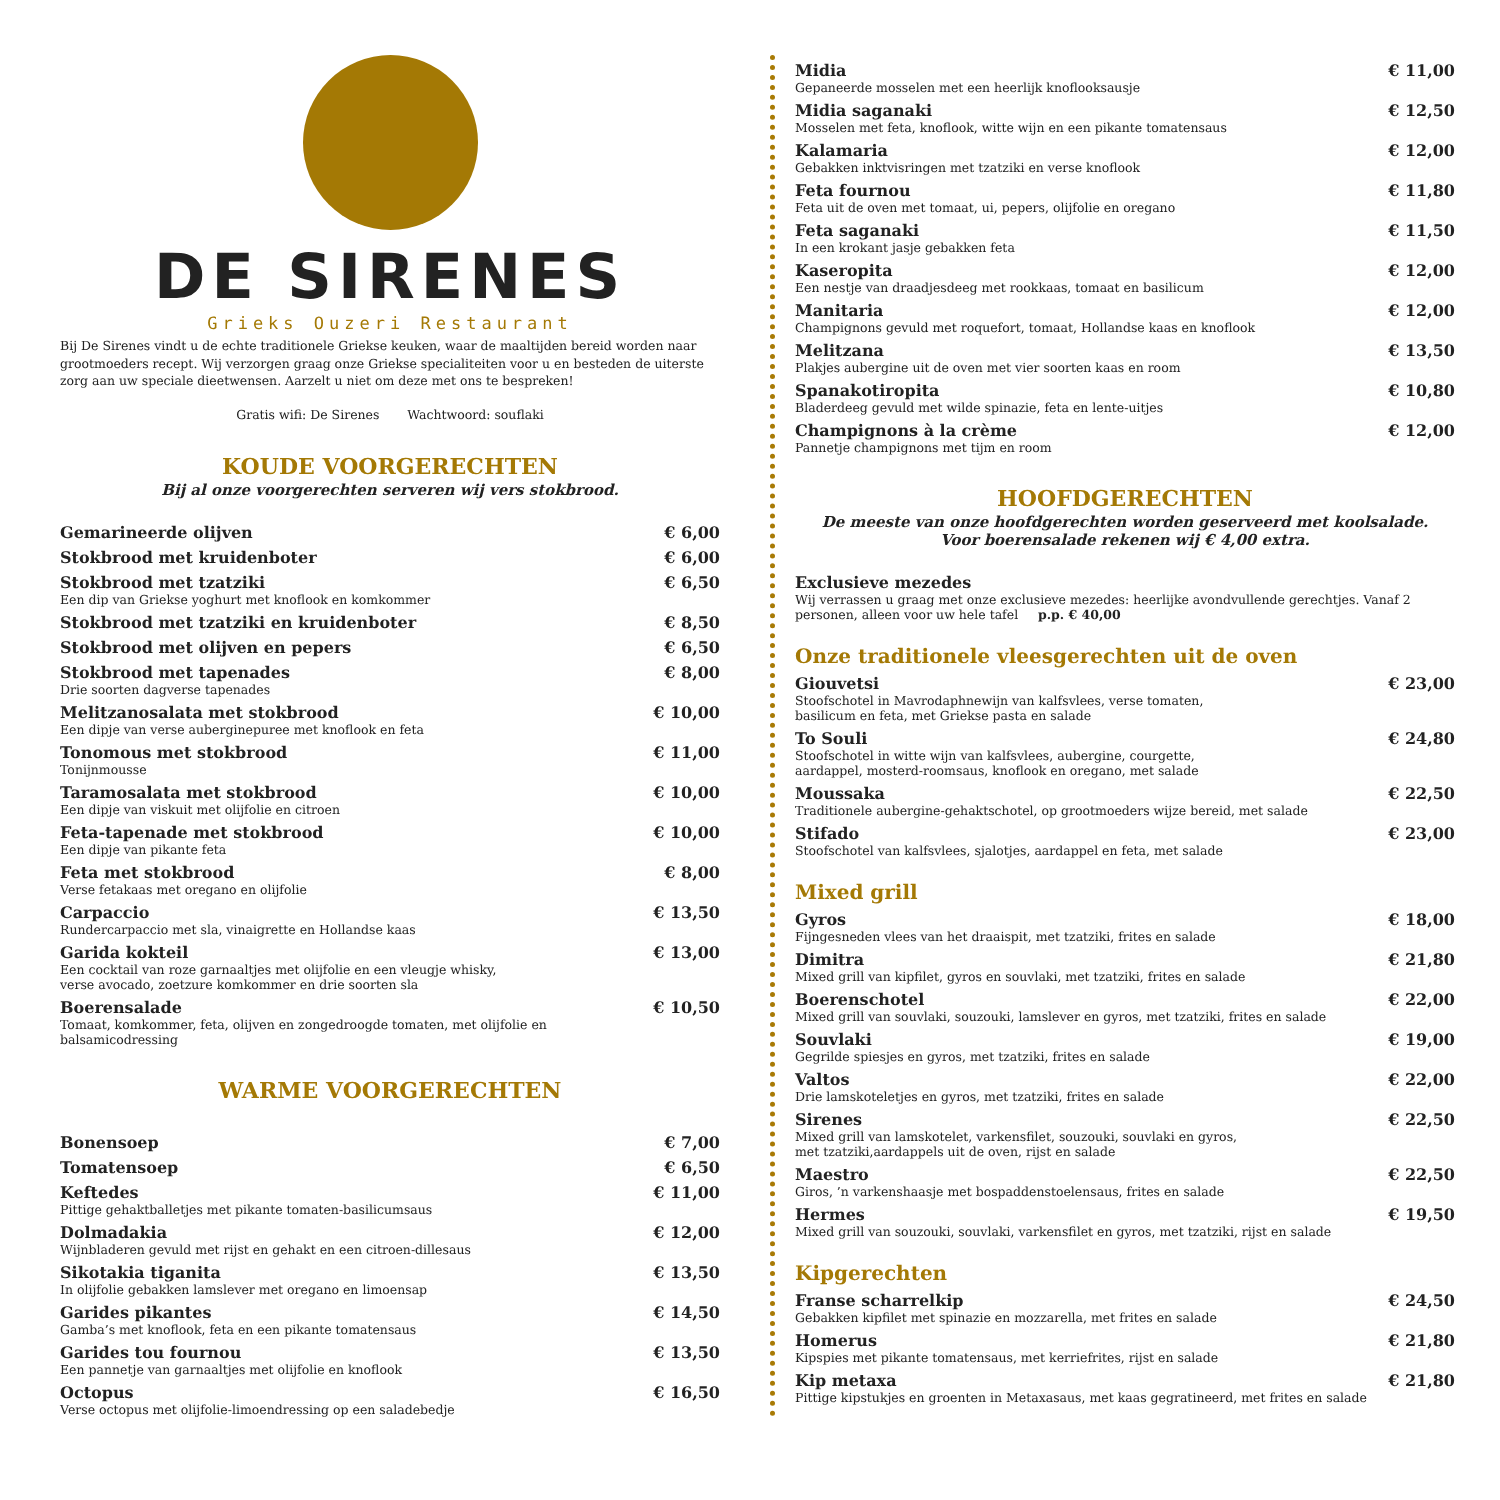DE SIRENES
Grieks Ouzeri Restaurant
Bij De Sirenes vindt u de echte traditionele Griekse keuken, waar de maaltijden bereid worden naar grootmoeders recept. Wij verzorgen graag onze Griekse specialiteiten voor u en besteden de uiterste zorg aan uw speciale dieetwensen. Aarzelt u niet om deze met ons te bespreken!
Gratis wifi: De Sirenes Wachtwoord: souflaki
KOUDE VOORGERECHTEN
Bij al onze voorgerechten serveren wij vers stokbrood.
Gemarineerde olijven € 6,00
Stokbrood met kruidenboter € 6,00
Stokbrood met tzatziki
Een dip van Griekse yoghurt met knoflook en komkommer
€ 6,50
Stokbrood met tzatziki en kruidenboter € 8,50
Stokbrood met olijven en pepers € 6,50
Stokbrood met tapenades
Drie soorten dagverse tapenades
€ 8,00
Melitzanosalata met stokbrood
Een dipje van verse auberginepuree met knoflook en feta
€ 10,00
Tonomous met stokbrood
Tonijnmousse
€ 11,00
Taramosalata met stokbrood
Een dipje van viskuit met olijfolie en citroen
€ 10,00
Feta-tapenade met stokbrood
Een dipje van pikante feta
€ 10,00
Feta met stokbrood
Verse fetakaas met oregano en olijfolie
€ 8,00
Carpaccio
Rundercarpaccio met sla, vinaigrette en Hollandse kaas
€ 13,50
Garida kokteil
Een cocktail van roze garnaaltjes met olijfolie en een vleugje whisky,
verse avocado, zoetzure komkommer en drie soorten sla
€ 13,00
Boerensalade
Tomaat, komkommer, feta, olijven en zongedroogde tomaten, met olijfolie en balsamicodressing
€ 10,50
WARME VOORGERECHTEN
Bonensoep € 7,00
Tomatensoep € 6,50
Keftedes
Pittige gehaktballetjes met pikante tomaten-basilicumsaus
€ 11,00
Dolmadakia
Wijnbladeren gevuld met rijst en gehakt en een citroen-dillesaus
€ 12,00
Sikotakia tiganita
In olijfolie gebakken lamslever met oregano en limoensap
€ 13,50
Garides pikantes
Gamba’s met knoflook, feta en een pikante tomatensaus
€ 14,50
Garides tou fournou
Een pannetje van garnaaltjes met olijfolie en knoflook
€ 13,50
Octopus
Verse octopus met olijfolie-limoendressing op een saladebedje
€ 16,50
Midia
Gepaneerde mosselen met een heerlijk knoflooksausje
€ 11,00
Midia saganaki
Mosselen met feta, knoflook, witte wijn en een pikante tomatensaus
€ 12,50
Kalamaria
Gebakken inktvisringen met tzatziki en verse knoflook
€ 12,00
Feta fournou
Feta uit de oven met tomaat, ui, pepers, olijfolie en oregano
€ 11,80
Feta saganaki
In een krokant jasje gebakken feta
€ 11,50
Kaseropita
Een nestje van draadjesdeeg met rookkaas, tomaat en basilicum
€ 12,00
Manitaria
Champignons gevuld met roquefort, tomaat, Hollandse kaas en knoflook
€ 12,00
Melitzana
Plakjes aubergine uit de oven met vier soorten kaas en room
€ 13,50
Spanakotiropita
Bladerdeeg gevuld met wilde spinazie, feta en lente-uitjes
€ 10,80
Champignons à la crème
Pannetje champignons met tijm en room
€ 12,00
HOOFDGERECHTEN
De meeste van onze hoofdgerechten worden geserveerd met koolsalade.
Voor boerensalade rekenen wij € 4,00 extra.
Exclusieve mezedes
Wij verrassen u graag met onze exclusieve mezedes: heerlijke avondvullende gerechtjes. Vanaf 2 personen, alleen voor uw hele tafel p.p. € 40,00
Onze traditionele vleesgerechten uit de oven
Giouvetsi
Stoofschotel in Mavrodaphnewijn van kalfsvlees, verse tomaten,
basilicum en feta, met Griekse pasta en salade
€ 23,00
To Souli
Stoofschotel in witte wijn van kalfsvlees, aubergine, courgette,
aardappel, mosterd-roomsaus, knoflook en oregano, met salade
€ 24,80
Moussaka
Traditionele aubergine-gehaktschotel, op grootmoeders wijze bereid, met salade
€ 22,50
Stifado
Stoofschotel van kalfsvlees, sjalotjes, aardappel en feta, met salade
€ 23,00
Mixed grill
Gyros
Fijngesneden vlees van het draaispit, met tzatziki, frites en salade
€ 18,00
Dimitra
Mixed grill van kipfilet, gyros en souvlaki, met tzatziki, frites en salade
€ 21,80
Boerenschotel
Mixed grill van souvlaki, souzouki, lamslever en gyros, met tzatziki, frites en salade
€ 22,00
Souvlaki
Gegrilde spiesjes en gyros, met tzatziki, frites en salade
€ 19,00
Valtos
Drie lamskoteletjes en gyros, met tzatziki, frites en salade
€ 22,00
Sirenes
Mixed grill van lamskotelet, varkensfilet, souzouki, souvlaki en gyros,
met tzatziki,aardappels uit de oven, rijst en salade
€ 22,50
Maestro
Giros, ’n varkenshaasje met bospaddenstoelensaus, frites en salade
€ 22,50
Hermes
Mixed grill van souzouki, souvlaki, varkensfilet en gyros, met tzatziki, rijst en salade
€ 19,50
Kipgerechten
Franse scharrelkip
Gebakken kipfilet met spinazie en mozzarella, met frites en salade
€ 24,50
Homerus
Kipspies met pikante tomatensaus, met kerriefrites, rijst en salade
€ 21,80
Kip metaxa
Pittige kipstukjes en groenten in Metaxasaus, met kaas gegratineerd, met frites en salade
€ 21,80